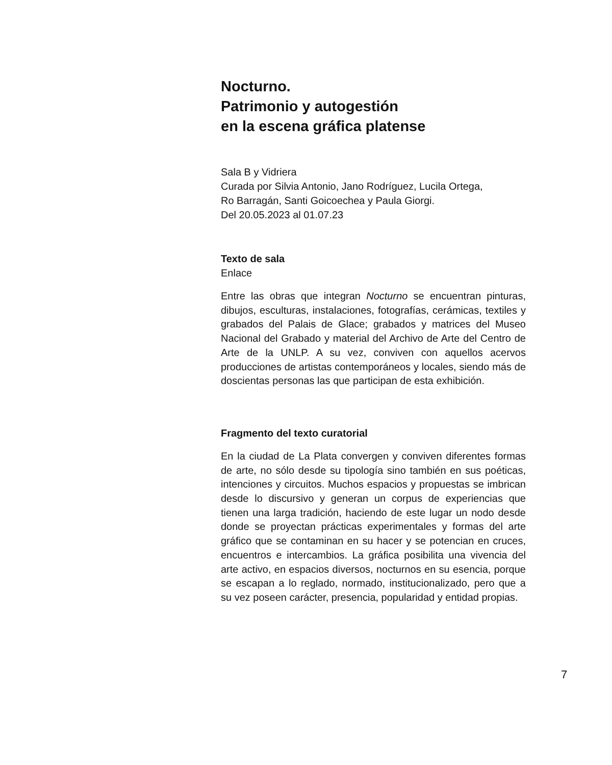Nocturno.
Patrimonio y autogestión
en la escena gráfica platense
Sala B y Vidriera
Curada por Silvia Antonio, Jano Rodríguez, Lucila Ortega,
Ro Barragán, Santi Goicoechea y Paula Giorgi.
Del 20.05.2023 al 01.07.23
Texto de sala
Enlace
Entre las obras que integran Nocturno se encuentran pinturas, dibujos, esculturas, instalaciones, fotografías, cerámicas, textiles y grabados del Palais de Glace; grabados y matrices del Museo Nacional del Grabado y material del Archivo de Arte del Centro de Arte de la UNLP. A su vez, conviven con aquellos acervos producciones de artistas contemporáneos y locales, siendo más de doscientas personas las que participan de esta exhibición.
Fragmento del texto curatorial
En la ciudad de La Plata convergen y conviven diferentes formas de arte, no sólo desde su tipología sino también en sus poéticas, intenciones y circuitos. Muchos espacios y propuestas se imbrican desde lo discursivo y generan un corpus de experiencias que tienen una larga tradición, haciendo de este lugar un nodo desde donde se proyectan prácticas experimentales y formas del arte gráfico que se contaminan en su hacer y se potencian en cruces, encuentros e intercambios. La gráfica posibilita una vivencia del arte activo, en espacios diversos, nocturnos en su esencia, porque se escapan a lo reglado, normado, institucionalizado, pero que a su vez poseen carácter, presencia, popularidad y entidad propias.
7